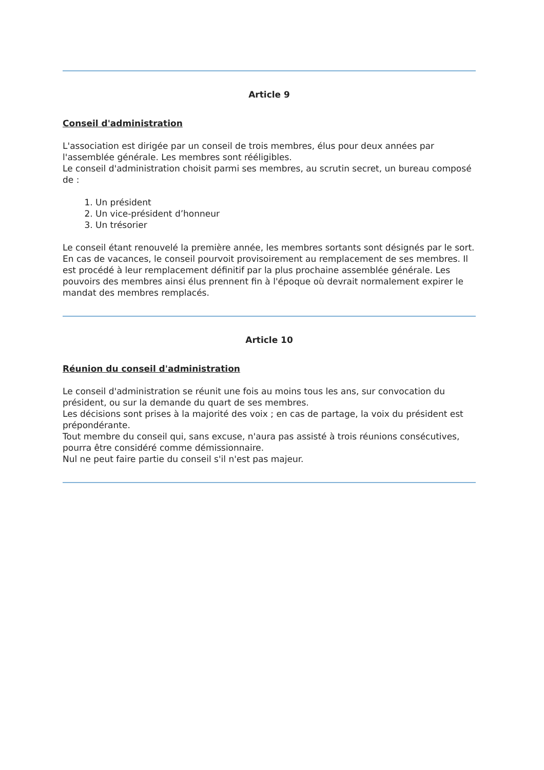Article 9
Conseil d'administration
L'association est dirigée par un conseil de trois membres, élus pour deux années par l'assemblée générale. Les membres sont rééligibles.
Le conseil d'administration choisit parmi ses membres, au scrutin secret, un bureau composé de :
1. Un président
2. Un vice-président d’honneur
3. Un trésorier
Le conseil étant renouvelé la première année, les membres sortants sont désignés par le sort.
En cas de vacances, le conseil pourvoit provisoirement au remplacement de ses membres. Il est procédé à leur remplacement définitif par la plus prochaine assemblée générale. Les pouvoirs des membres ainsi élus prennent fin à l'époque où devrait normalement expirer le mandat des membres remplacés.
Article 10
Réunion du conseil d'administration
Le conseil d'administration se réunit une fois au moins tous les ans, sur convocation du président, ou sur la demande du quart de ses membres.
Les décisions sont prises à la majorité des voix ; en cas de partage, la voix du président est prépondérante.
Tout membre du conseil qui, sans excuse, n'aura pas assisté à trois réunions consécutives, pourra être considéré comme démissionnaire.
Nul ne peut faire partie du conseil s'il n'est pas majeur.